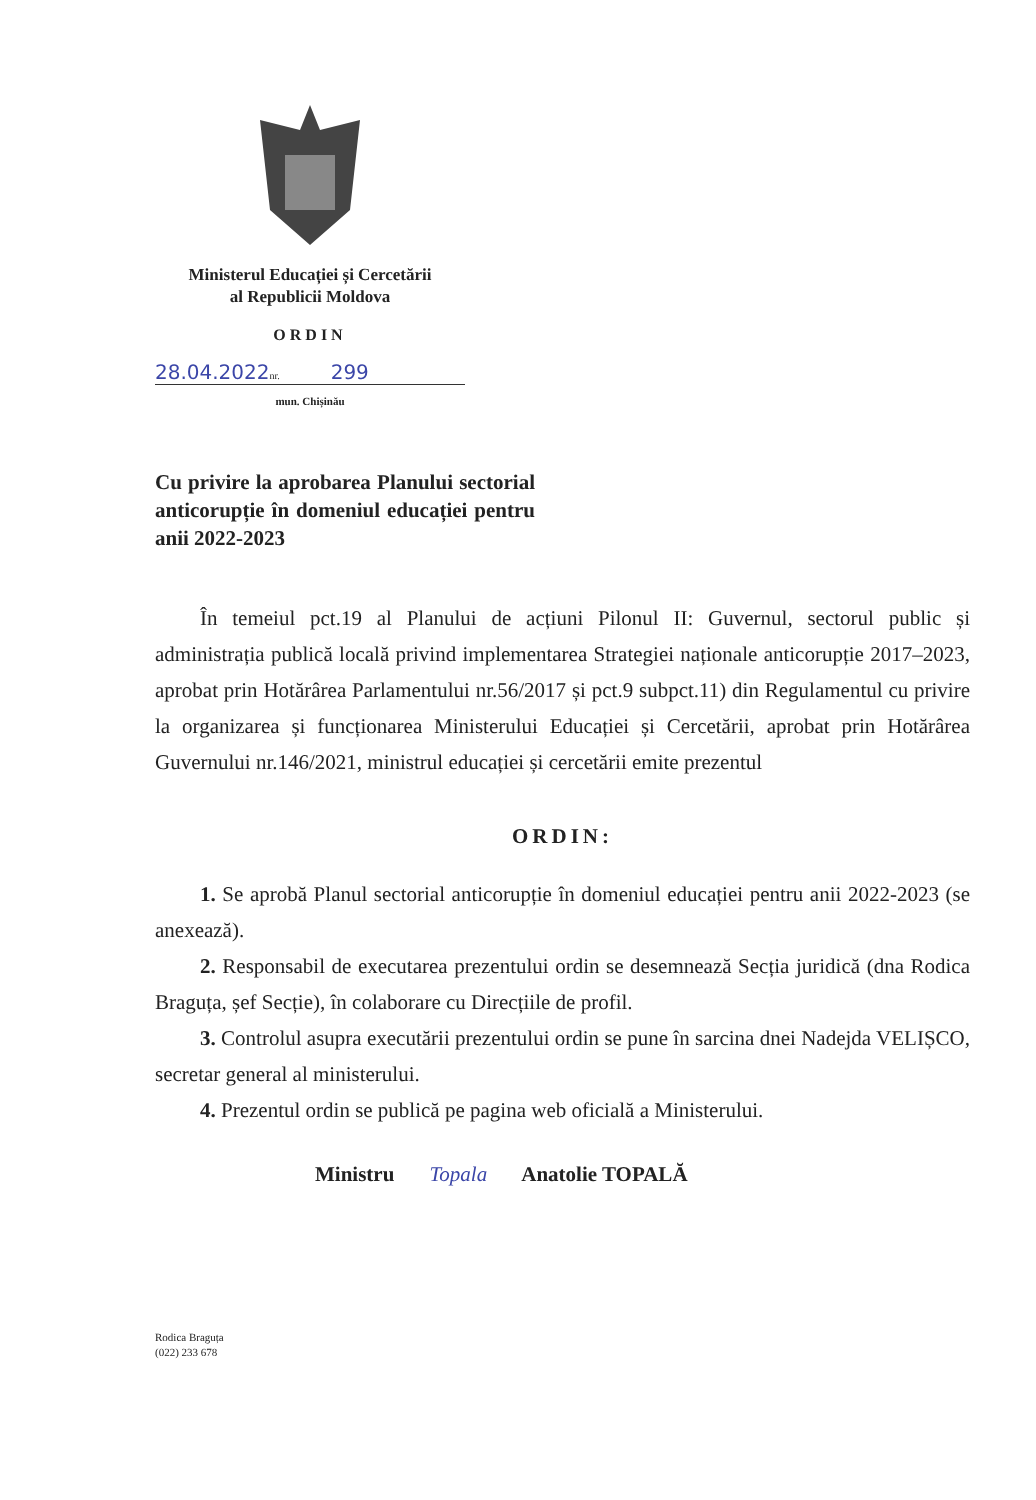Ministerul Educației și Cercetării
al Republicii Moldova
ORDIN
28.04.2022nr. 299
mun. Chișinău
Cu privire la aprobarea Planului sectorial anticorupție în domeniul educației pentru anii 2022-2023
În temeiul pct.19 al Planului de acțiuni Pilonul II: Guvernul, sectorul public și administrația publică locală privind implementarea Strategiei naționale anticorupție 2017–2023, aprobat prin Hotărârea Parlamentului nr.56/2017 și pct.9 subpct.11) din Regulamentul cu privire la organizarea și funcționarea Ministerului Educației și Cercetării, aprobat prin Hotărârea Guvernului nr.146/2021, ministrul educației și cercetării emite prezentul
ORDIN:
1. Se aprobă Planul sectorial anticorupție în domeniul educației pentru anii 2022-2023 (se anexează).
2. Responsabil de executarea prezentului ordin se desemnează Secția juridică (dna Rodica Braguța, șef Secție), în colaborare cu Direcțiile de profil.
3. Controlul asupra executării prezentului ordin se pune în sarcina dnei Nadejda VELIȘCO, secretar general al ministerului.
4. Prezentul ordin se publică pe pagina web oficială a Ministerului.
Ministru Topala Anatolie TOPALĂ
Rodica Braguța
(022) 233 678